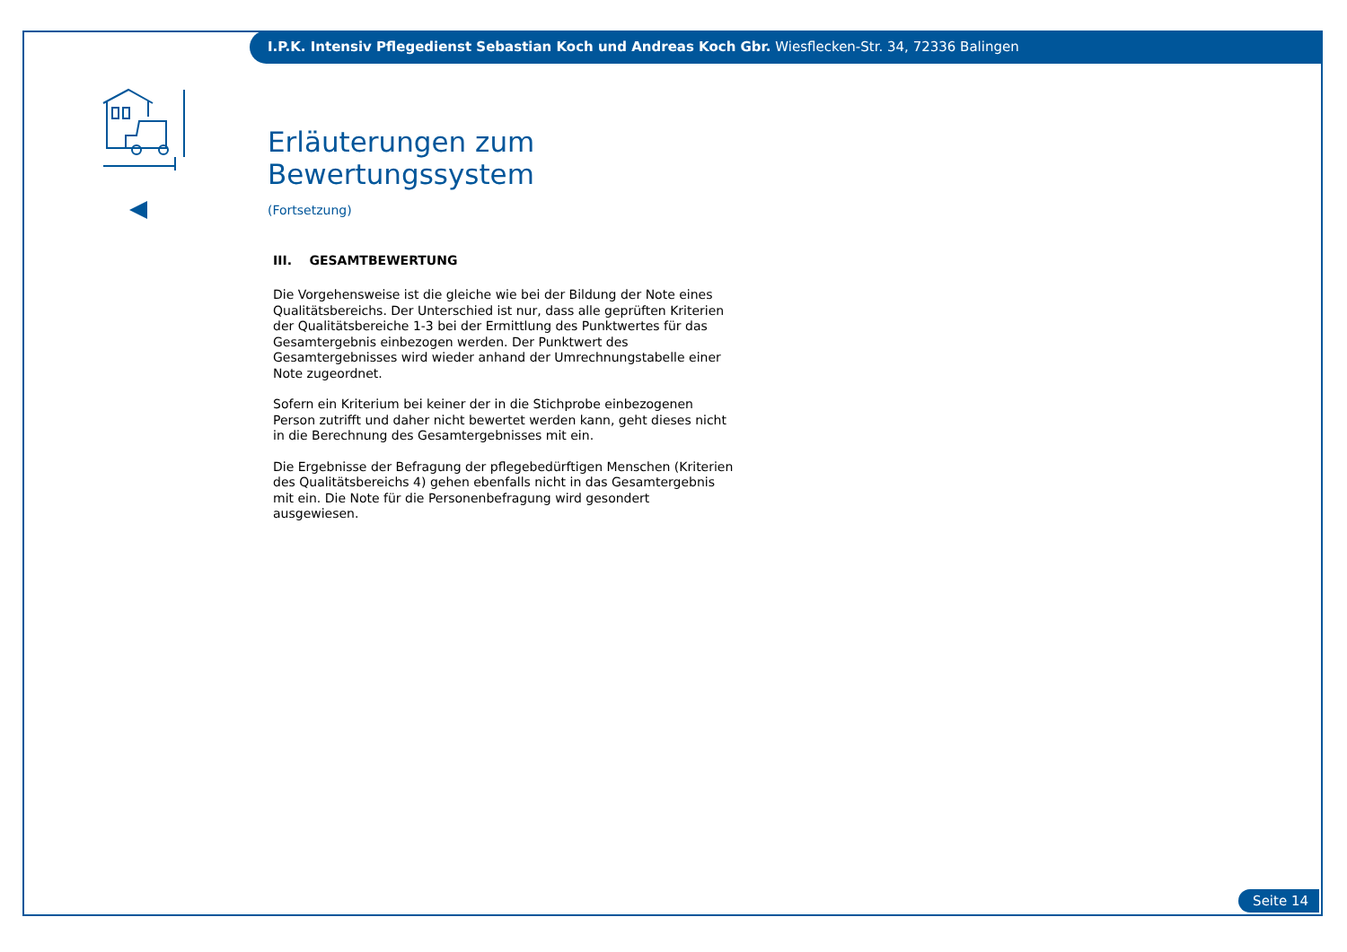I.P.K. Intensiv Pflegedienst Sebastian Koch und Andreas Koch Gbr. Wiesflecken-Str. 34, 72336 Balingen
Erläuterungen zum Bewertungssystem
(Fortsetzung)
III. GESAMTBEWERTUNG
Die Vorgehensweise ist die gleiche wie bei der Bildung der Note eines Qualitätsbereichs. Der Unterschied ist nur, dass alle geprüften Kriterien der Qualitätsbereiche 1-3 bei der Ermittlung des Punktwertes für das Gesamtergebnis einbezogen werden. Der Punktwert des Gesamtergebnisses wird wieder anhand der Umrechnungstabelle einer Note zugeordnet.
Sofern ein Kriterium bei keiner der in die Stichprobe einbezogenen Person zutrifft und daher nicht bewertet werden kann, geht dieses nicht in die Berechnung des Gesamtergebnisses mit ein.
Die Ergebnisse der Befragung der pflegebedürftigen Menschen (Kriterien des Qualitätsbereichs 4) gehen ebenfalls nicht in das Gesamtergebnis mit ein. Die Note für die Personenbefragung wird gesondert ausgewiesen.
Seite 14